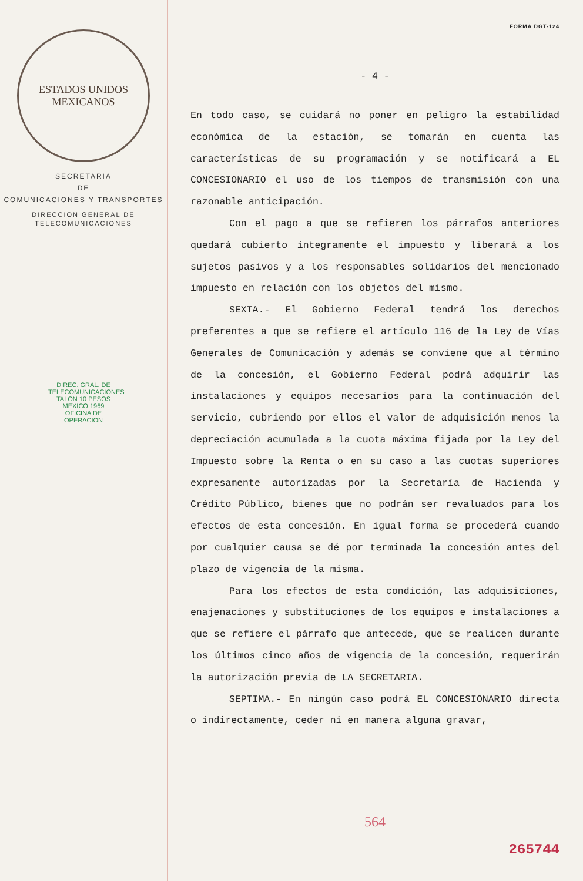ESTADOS UNIDOS MEXICANOS
SECRETARIA
DE
COMUNICACIONES Y TRANSPORTES
DIRECCION GENERAL DE
TELECOMUNICACIONES
DIREC. GRAL. DE TELECOMUNICACIONES
TALON 10 PESOS MEXICO 1969
OFICINA DE OPERACION
FORMA DGT-124
- 4 -
En todo caso, se cuidará no poner en peligro la estabilidad económica de la estación, se tomarán en cuenta las características de su programación y se notificará a EL CONCESIONARIO el uso de los tiempos de transmisión con una razonable anticipación.
Con el pago a que se refieren los párrafos anteriores quedará cubierto íntegramente el impuesto y liberará a los sujetos pasivos y a los responsables solidarios del mencionado impuesto en relación con los objetos del mismo.
SEXTA.- El Gobierno Federal tendrá los derechos preferentes a que se refiere el artículo 116 de la Ley de Vías Generales de Comunicación y además se conviene que al término de la concesión, el Gobierno Federal podrá adquirir las instalaciones y equipos necesarios para la continuación del servicio, cubriendo por ellos el valor de adquisición menos la depreciación acumulada a la cuota máxima fijada por la Ley del Impuesto sobre la Renta o en su caso a las cuotas superiores expresamente autorizadas por la Secretaría de Hacienda y Crédito Público, bienes que no podrán ser revaluados para los efectos de esta concesión. En igual forma se procederá cuando por cualquier causa se dé por terminada la concesión antes del plazo de vigencia de la misma.
Para los efectos de esta condición, las adquisiciones, enajenaciones y substituciones de los equipos e instalaciones a que se refiere el párrafo que antecede, que se realicen durante los últimos cinco años de vigencia de la concesión, requerirán la autorización previa de LA SECRETARIA.
SEPTIMA.- En ningún caso podrá EL CONCESIONARIO directa o indirectamente, ceder ni en manera alguna gravar,
564
265744